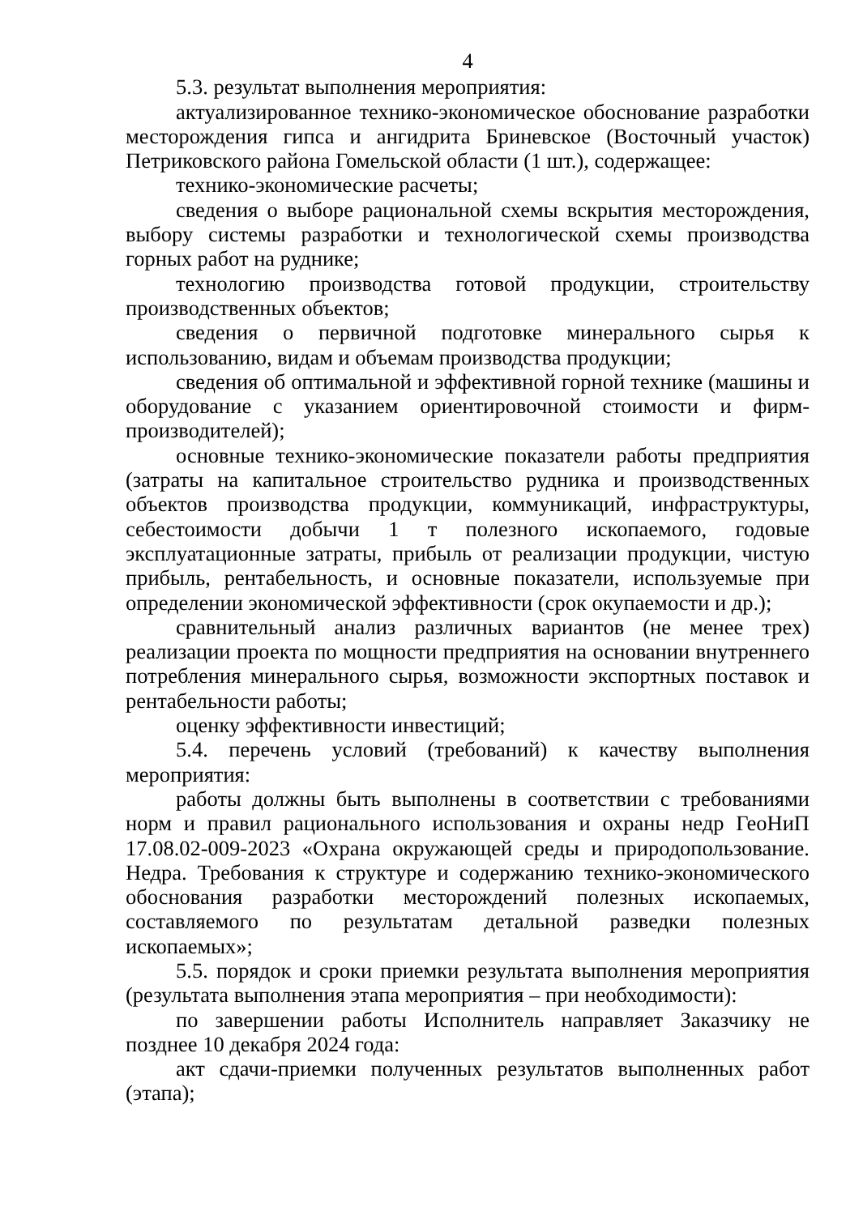4
5.3. результат выполнения мероприятия:
актуализированное технико-экономическое обоснование разработки месторождения гипса и ангидрита Бриневское (Восточный участок) Петриковского района Гомельской области (1 шт.), содержащее:
технико-экономические расчеты;
сведения о выборе рациональной схемы вскрытия месторождения, выбору системы разработки и технологической схемы производства горных работ на руднике;
технологию производства готовой продукции, строительству производственных объектов;
сведения о первичной подготовке минерального сырья к использованию, видам и объемам производства продукции;
сведения об оптимальной и эффективной горной технике (машины и оборудование с указанием ориентировочной стоимости и фирм-производителей);
основные технико-экономические показатели работы предприятия (затраты на капитальное строительство рудника и производственных объектов производства продукции, коммуникаций, инфраструктуры, себестоимости добычи 1 т полезного ископаемого, годовые эксплуатационные затраты, прибыль от реализации продукции, чистую прибыль, рентабельность, и основные показатели, используемые при определении экономической эффективности (срок окупаемости и др.);
сравнительный анализ различных вариантов (не менее трех) реализации проекта по мощности предприятия на основании внутреннего потребления минерального сырья, возможности экспортных поставок и рентабельности работы;
оценку эффективности инвестиций;
5.4. перечень условий (требований) к качеству выполнения мероприятия:
работы должны быть выполнены в соответствии с требованиями норм и правил рационального использования и охраны недр ГеоНиП 17.08.02-009-2023 «Охрана окружающей среды и природопользование. Недра. Требования к структуре и содержанию технико-экономического обоснования разработки месторождений полезных ископаемых, составляемого по результатам детальной разведки полезных ископаемых»;
5.5. порядок и сроки приемки результата выполнения мероприятия (результата выполнения этапа мероприятия – при необходимости):
по завершении работы Исполнитель направляет Заказчику не позднее 10 декабря 2024 года:
акт сдачи-приемки полученных результатов выполненных работ (этапа);